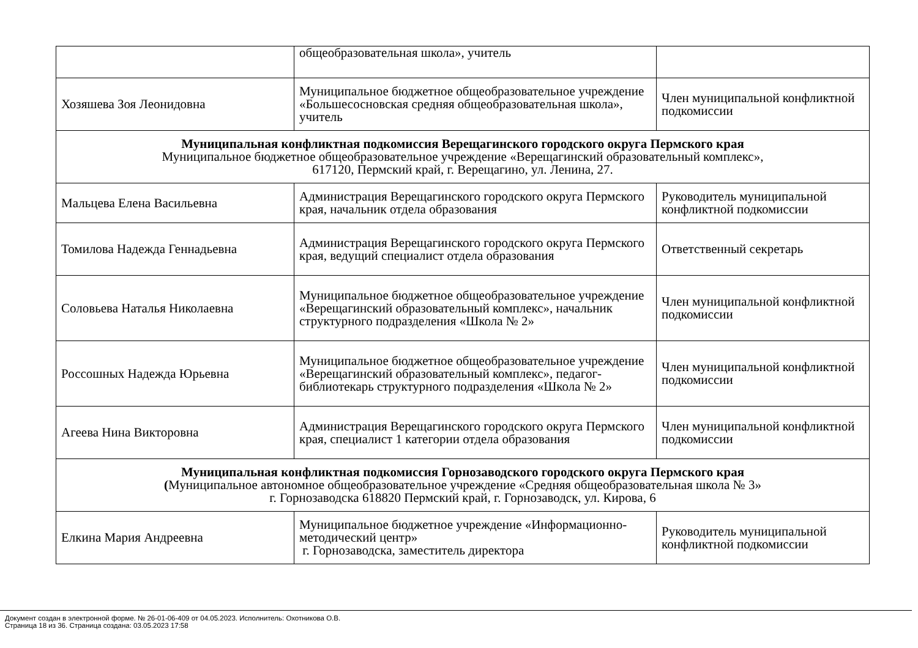| | общеобразовательная школа», учитель | |
| Хозяшева Зоя Леонидовна | Муниципальное бюджетное общеобразовательное учреждение «Большесосновская средняя общеобразовательная школа», учитель | Член муниципальной конфликтной подкомиссии |
| Муниципальная конфликтная подкомиссия Верещагинского городского округа Пермского края Муниципальное бюджетное общеобразовательное учреждение «Верещагинский образовательный комплекс», 617120, Пермский край, г. Верещагино, ул. Ленина, 27. | | |
| Мальцева Елена Васильевна | Администрация Верещагинского городского округа Пермского края, начальник отдела образования | Руководитель муниципальной конфликтной подкомиссии |
| Томилова Надежда Геннадьевна | Администрация Верещагинского городского округа Пермского края, ведущий специалист отдела образования | Ответственный секретарь |
| Соловьева Наталья Николаевна | Муниципальное бюджетное общеобразовательное учреждение «Верещагинский образовательный комплекс», начальник структурного подразделения «Школа № 2» | Член муниципальной конфликтной подкомиссии |
| Россошных Надежда Юрьевна | Муниципальное бюджетное общеобразовательное учреждение «Верещагинский образовательный комплекс», педагог-библиотекарь структурного подразделения «Школа № 2» | Член муниципальной конфликтной подкомиссии |
| Агеева Нина Викторовна | Администрация Верещагинского городского округа Пермского края, специалист 1 категории отдела образования | Член муниципальной конфликтной подкомиссии |
| Муниципальная конфликтная подкомиссия Горнозаводского городского округа Пермского края ( Муниципальное автономное общеобразовательное учреждение «Средняя общеобразовательная школа № 3» г. Горнозаводска 618820 Пермский край, г. Горнозаводск, ул. Кирова, 6 | | |
| Елкина Мария Андреевна | Муниципальное бюджетное учреждение «Информационно-методический центр» г. Горнозаводска, заместитель директора | Руководитель муниципальной конфликтной подкомиссии |
Документ создан в электронной форме. № 26-01-06-409 от 04.05.2023. Исполнитель: Охотникова О.В.
Страница 18 из 36. Страница создана: 03.05.2023 17:58